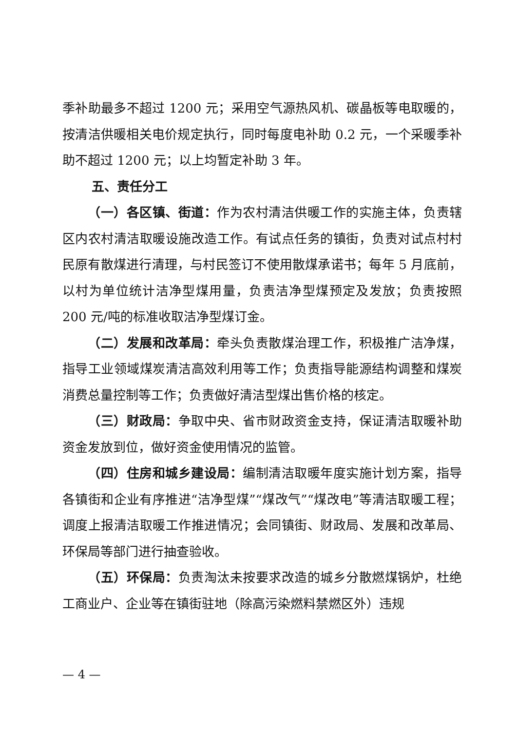季补助最多不超过 1200 元；采用空气源热风机、碳晶板等电取暖的，按清洁供暖相关电价规定执行，同时每度电补助 0.2 元，一个采暖季补助不超过 1200 元；以上均暂定补助 3 年。
五、责任分工
（一）各区镇、街道：作为农村清洁供暖工作的实施主体，负责辖区内农村清洁取暖设施改造工作。有试点任务的镇街，负责对试点村村民原有散煤进行清理，与村民签订不使用散煤承诺书；每年 5 月底前，以村为单位统计洁净型煤用量，负责洁净型煤预定及发放；负责按照 200 元/吨的标准收取洁净型煤订金。
（二）发展和改革局：牵头负责散煤治理工作，积极推广洁净煤，指导工业领域煤炭清洁高效利用等工作；负责指导能源结构调整和煤炭消费总量控制等工作；负责做好清洁型煤出售价格的核定。
（三）财政局：争取中央、省市财政资金支持，保证清洁取暖补助资金发放到位，做好资金使用情况的监管。
（四）住房和城乡建设局：编制清洁取暖年度实施计划方案，指导各镇街和企业有序推进“洁净型煤”“煤改气”“煤改电”等清洁取暖工程；调度上报清洁取暖工作推进情况；会同镇街、财政局、发展和改革局、环保局等部门进行抽查验收。
（五）环保局：负责淘汰未按要求改造的城乡分散燃煤锅炉，杜绝工商业户、企业等在镇街驻地（除高污染燃料禁燃区外）违规
— 4 —